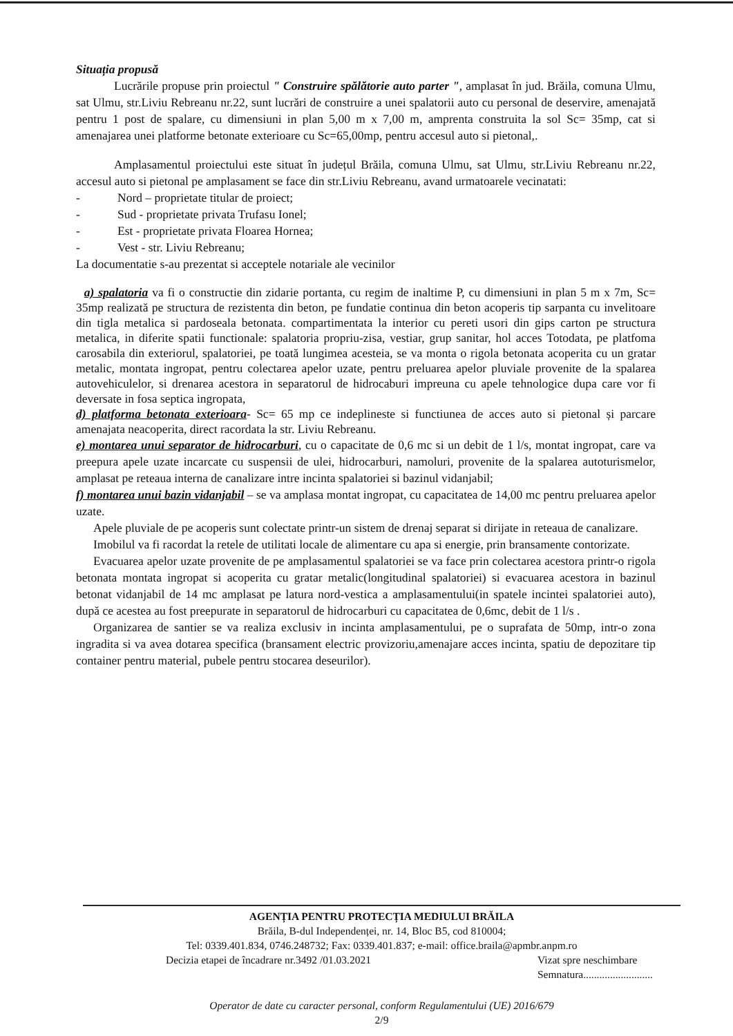Situația propusă
Lucrările propuse prin proiectul " Construire spălătorie auto parter ", amplasat în jud. Brăila, comuna Ulmu, sat Ulmu, str.Liviu Rebreanu nr.22, sunt lucrări de construire a unei spalatorii auto cu personal de deservire, amenajată pentru 1 post de spalare, cu dimensiuni in plan 5,00 m x 7,00 m, amprenta construita la sol Sc= 35mp, cat si amenajarea unei platforme betonate exterioare cu Sc=65,00mp, pentru accesul auto si pietonal,.
Amplasamentul proiectului este situat în județul Brăila, comuna Ulmu, sat Ulmu, str.Liviu Rebreanu nr.22, accesul auto si pietonal pe amplasament se face din str.Liviu Rebreanu, avand urmatoarele vecinatati:
- Nord – proprietate titular de proiect;
- Sud - proprietate privata Trufasu Ionel;
- Est - proprietate privata Floarea Hornea;
- Vest - str. Liviu Rebreanu;
La documentatie s-au prezentat si acceptele notariale ale vecinilor
a) spalatoria va fi o constructie din zidarie portanta, cu regim de inaltime P, cu dimensiuni in plan 5 m x 7m, Sc= 35mp realizată pe structura de rezistenta din beton, pe fundatie continua din beton acoperis tip sarpanta cu invelitoare din tigla metalica si pardoseala betonata. compartimentata la interior cu pereti usori din gips carton pe structura metalica, in diferite spatii functionale: spalatoria propriu-zisa, vestiar, grup sanitar, hol acces Totodata, pe platfoma carosabila din exteriorul, spalatoriei, pe toată lungimea acesteia, se va monta o rigola betonata acoperita cu un gratar metalic, montata ingropat, pentru colectarea apelor uzate, pentru preluarea apelor pluviale provenite de la spalarea autovehiculelor, si drenarea acestora in separatorul de hidrocaburi impreuna cu apele tehnologice dupa care vor fi deversate in fosa septica ingropata,
d) platforma betonata exterioara- Sc= 65 mp ce indeplineste si functiunea de acces auto si pietonal și parcare amenajata neacoperita, direct racordata la str. Liviu Rebreanu.
e) montarea unui separator de hidrocarburi, cu o capacitate de 0,6 mc si un debit de 1 l/s, montat ingropat, care va preepura apele uzate incarcate cu suspensii de ulei, hidrocarburi, namoluri, provenite de la spalarea autoturismelor, amplasat pe reteaua interna de canalizare intre incinta spalatoriei si bazinul vidanjabil;
f) montarea unui bazin vidanjabil – se va amplasa montat ingropat, cu capacitatea de 14,00 mc pentru preluarea apelor uzate.
Apele pluviale de pe acoperis sunt colectate printr-un sistem de drenaj separat si dirijate in reteaua de canalizare.
Imobilul va fi racordat la retele de utilitati locale de alimentare cu apa si energie, prin bransamente contorizate.
Evacuarea apelor uzate provenite de pe amplasamentul spalatoriei se va face prin colectarea acestora printr-o rigola betonata montata ingropat si acoperita cu gratar metalic(longitudinal spalatoriei) si evacuarea acestora in bazinul betonat vidanjabil de 14 mc amplasat pe latura nord-vestica a amplasamentului(in spatele incintei spalatoriei auto), după ce acestea au fost preepurate in separatorul de hidrocarburi cu capacitatea de 0,6mc, debit de 1 l/s .
Organizarea de santier se va realiza exclusiv in incinta amplasamentului, pe o suprafata de 50mp, intr-o zona ingradita si va avea dotarea specifica (bransament electric provizoriu,amenajare acces incinta, spatiu de depozitare tip container pentru material, pubele pentru stocarea deseurilor).
AGENȚIA PENTRU PROTECȚIA MEDIULUI BRĂILA
Brăila, B-dul Independenței, nr. 14, Bloc B5, cod 810004;
Tel: 0339.401.834, 0746.248732; Fax: 0339.401.837; e-mail: office.braila@apmbr.anpm.ro
Decizia etapei de încadrare nr.3492 /01.03.2021 Vizat spre neschimbare
Semnatura..........................
Operator de date cu caracter personal, conform Regulamentului (UE) 2016/679
2/9